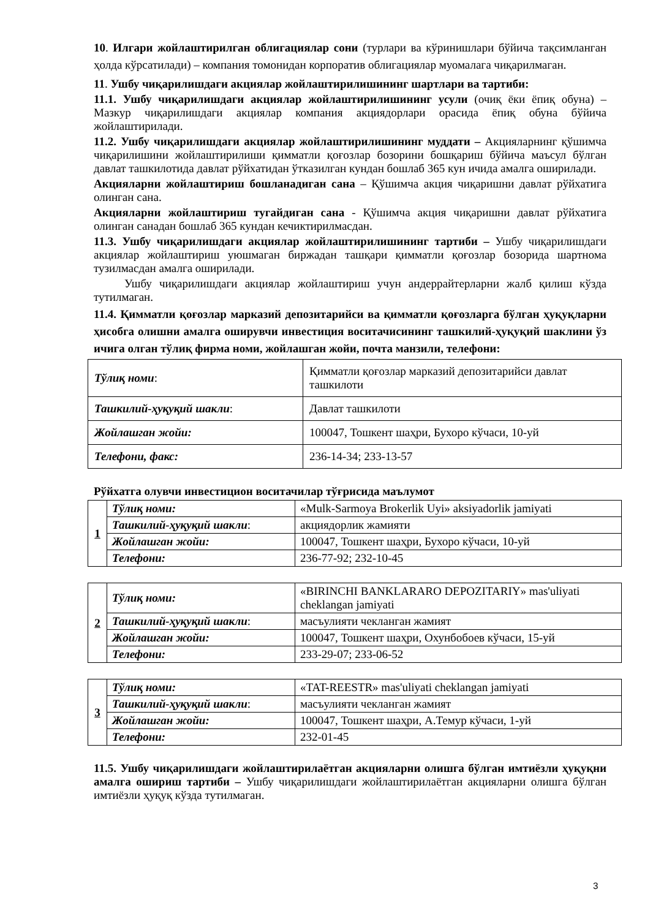10. Илгари жойлаштирилган облигациялар сони (турлари ва кўринишлари бўйича тақсимланган ҳолда кўрсатилади) – компания томонидан корпоратив облигациялар муомалага чиқарилмаган.
11. Ушбу чиқарилишдаги акциялар жойлаштирилишининг шартлари ва тартиби:
11.1. Ушбу чиқарилишдаги акциялар жойлаштирилишининг усули (очиқ ёки ёпиқ обуна) – Мазкур чиқарилишдаги акциялар компания акциядорлари орасида ёпиқ обуна бўйича жойлаштирилади.
11.2. Ушбу чиқарилишдаги акциялар жойлаштирилишининг муддати – Акцияларнинг қўшимча чиқарилишини жойлаштирилиши қимматли қоғозлар бозорини бошқариш бўйича маъсул бўлган давлат ташкилотида давлат рўйхатидан ўтказилган кундан бошлаб 365 кун ичида амалга оширилади.
Акцияларни жойлаштириш бошланадиган сана – Қўшимча акция чиқаришни давлат рўйхатига олинган сана.
Акцияларни жойлаштириш тугайдиган сана - Қўшимча акция чиқаришни давлат рўйхатига олинган санадан бошлаб 365 кундан кечиктирилмасдан.
11.3. Ушбу чиқарилишдаги акциялар жойлаштирилишининг тартиби – Ушбу чиқарилишдаги акциялар жойлаштириш уюшмаган биржадан ташқари қимматли қоғозлар бозорида шартнома тузилмасдан амалга оширилади.
Ушбу чиқарилишдаги акциялар жойлаштириш учун андеррайтерларни жалб қилиш кўзда тутилмаган.
11.4. Қимматли қоғозлар марказий депозитарийси ва қимматли қоғозларга бўлган ҳуқуқларни ҳисобга олишни амалга оширувчи инвестиция воситачисининг ташкилий-ҳуқуқий шаклини ўз ичига олган тўлиқ фирма номи, жойлашган жойи, почта манзили, телефони:
| Тўлиқ номи : | Қимматли қоғозлар марказий депозитарийси давлат ташкилоти |
| Ташкилий-ҳуқуқий шакли : | Давлат ташкилоти |
| Жойлашган жойи: | 100047, Тошкент шаҳри, Бухоро кўчаси, 10-уй |
| Телефони, факс: | 236-14-34; 233-13-57 |
Рўйхатга олувчи инвестицион воситачилар тўғрисида маълумот
| 1 | Тўлиқ номи: | «Mulk-Sarmoya Brokerlik Uyi» aksiyadorlik jamiyati |
| | Ташкилий-ҳуқуқий шакли : | акциядорлик жамияти |
| | Жойлашган жойи: | 100047, Тошкент шаҳри, Бухоро кўчаси, 10-уй |
| | Телефони: | 236-77-92; 232-10-45 |
| 2 | Тўлиқ номи: | «BIRINCHI BANKLARARO DEPOZITARIY» mas'uliyati cheklangan jamiyati |
| | Ташкилий-ҳуқуқий шакли : | масъулияти чекланган жамият |
| | Жойлашган жойи: | 100047, Тошкент шаҳри, Охунбобоев кўчаси, 15-уй |
| | Телефони: | 233-29-07; 233-06-52 |
| 3 | Тўлиқ номи: | «TAT-REESTR» mas'uliyati cheklangan jamiyati |
| | Ташкилий-ҳуқуқий шакли : | масъулияти чекланган жамият |
| | Жойлашган жойи: | 100047, Тошкент шаҳри, А.Темур кўчаси, 1-уй |
| | Телефони: | 232-01-45 |
11.5. Ушбу чиқарилишдаги жойлаштирилаётган акцияларни олишга бўлган имтиёзли ҳуқуқни амалга ошириш тартиби – Ушбу чиқарилишдаги жойлаштирилаётган акцияларни олишга бўлган имтиёзли ҳуқуқ кўзда тутилмаган.
3